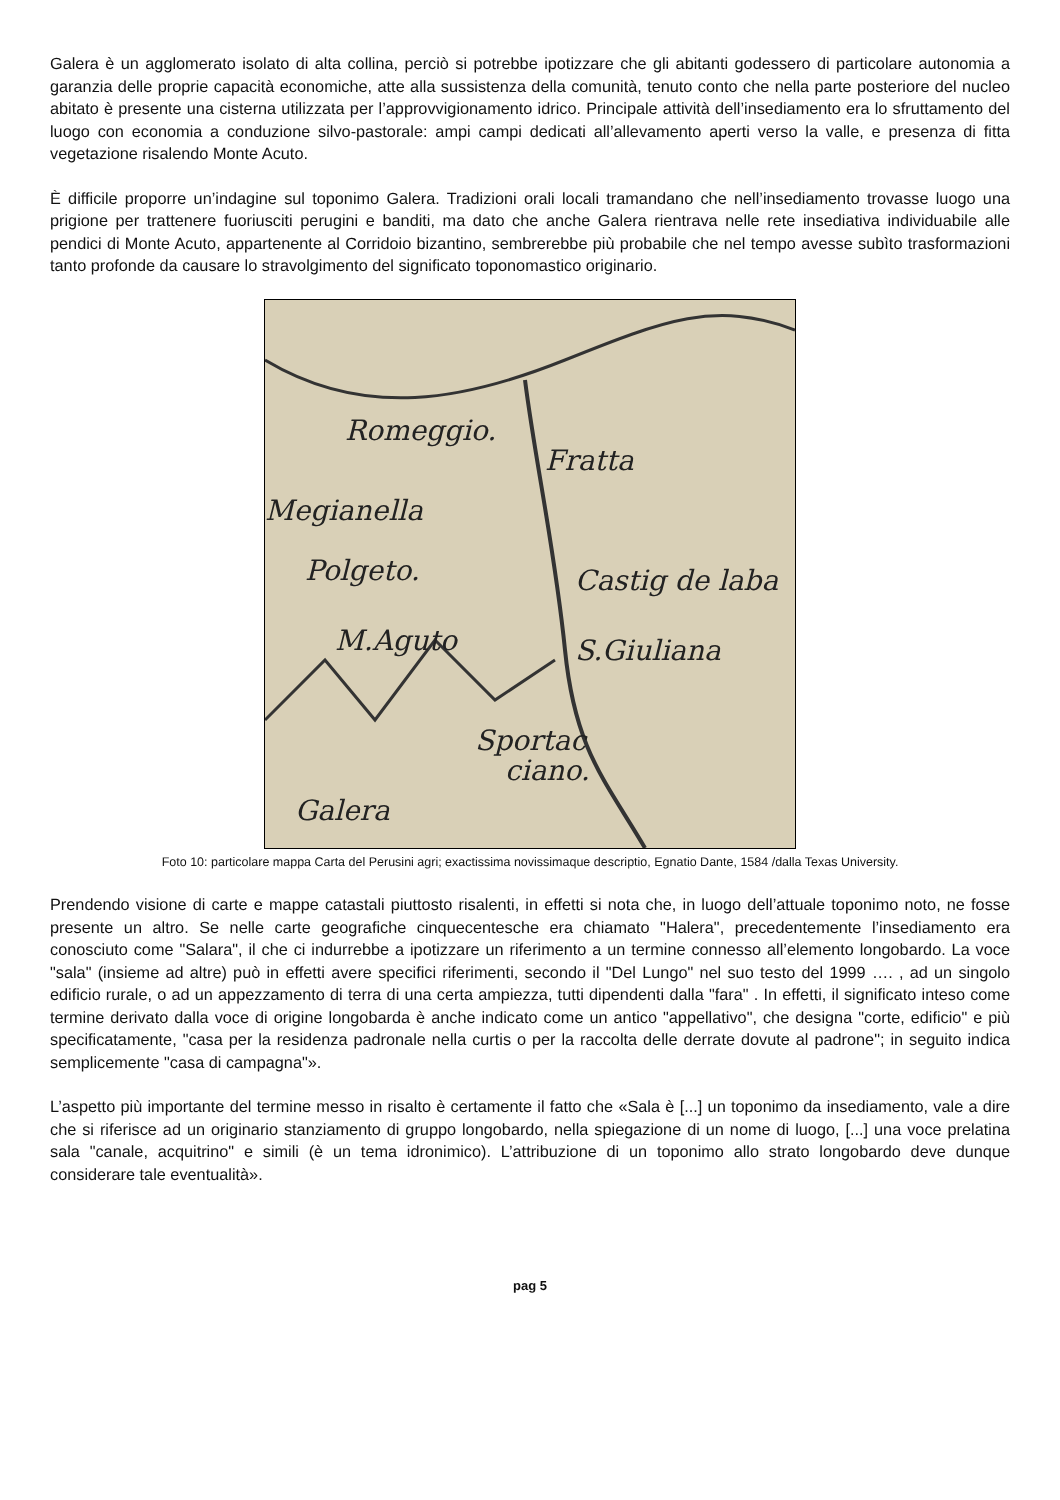Galera è un agglomerato isolato di alta collina, perciò si potrebbe ipotizzare che gli abitanti godessero di particolare autonomia a garanzia delle proprie capacità economiche, atte alla sussistenza della comunità, tenuto conto che nella parte posteriore del nucleo abitato è presente una cisterna utilizzata per l’approvvigionamento idrico. Principale attività dell’insediamento era lo sfruttamento del luogo con economia a conduzione silvo-pastorale: ampi campi dedicati all’allevamento aperti verso la valle, e presenza di fitta vegetazione risalendo Monte Acuto.
È difficile proporre un’indagine sul toponimo Galera. Tradizioni orali locali tramandano che nell’insediamento trovasse luogo una prigione per trattenere fuoriusciti perugini e banditi, ma dato che anche Galera rientrava nelle rete insediativa individuabile alle pendici di Monte Acuto, appartenente al Corridoio bizantino, sembrerebbe più probabile che nel tempo avesse subìto trasformazioni tanto profonde da causare lo stravolgimento del significato toponomastico originario.
Romeggio.
Fratta
Megianella
Polgeto.
Castig de laba
M.Aguto
S.Giuliana
Sportac
ciano.
Galera
Foto 10: particolare mappa Carta del Perusini agri; exactissima novissimaque descriptio, Egnatio Dante, 1584 /dalla Texas University.
Prendendo visione di carte e mappe catastali piuttosto risalenti, in effetti si nota che, in luogo dell’attuale toponimo noto, ne fosse presente un altro. Se nelle carte geografiche cinquecentesche era chiamato "Halera", precedentemente l’insediamento era conosciuto come "Salara", il che ci indurrebbe a ipotizzare un riferimento a un termine connesso all’elemento longobardo. La voce "sala" (insieme ad altre) può in effetti avere specifici riferimenti, secondo il "Del Lungo" nel suo testo del 1999 …. , ad un singolo edificio rurale, o ad un appezzamento di terra di una certa ampiezza, tutti dipendenti dalla "fara" . In effetti, il significato inteso come termine derivato dalla voce di origine longobarda è anche indicato come un antico "appellativo", che designa "corte, edificio" e più specificatamente, "casa per la residenza padronale nella curtis o per la raccolta delle derrate dovute al padrone"; in seguito indica semplicemente "casa di campagna"».
L’aspetto più importante del termine messo in risalto è certamente il fatto che «Sala è [...] un toponimo da insediamento, vale a dire che si riferisce ad un originario stanziamento di gruppo longobardo, nella spiegazione di un nome di luogo, [...] una voce prelatina sala "canale, acquitrino" e simili (è un tema idronimico). L’attribuzione di un toponimo allo strato longobardo deve dunque considerare tale eventualità».
pag 5